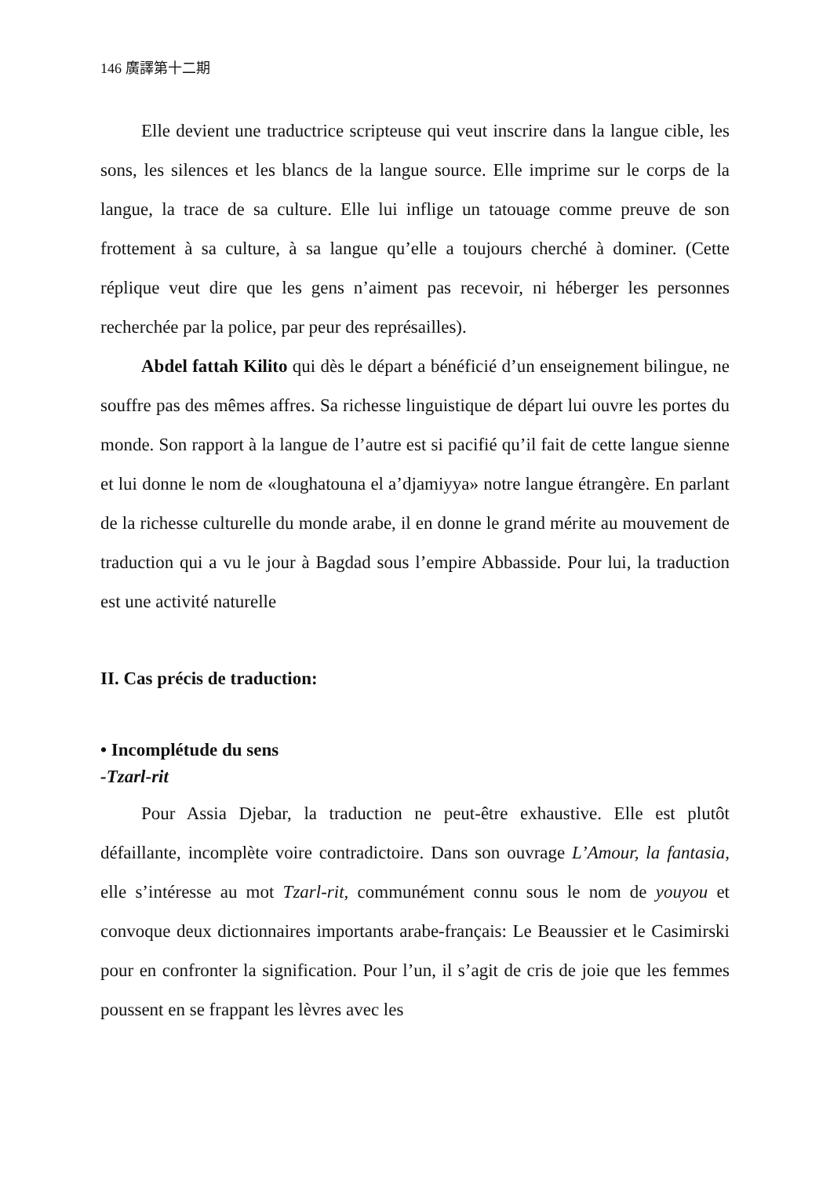146 廣譯第十二期
Elle devient une traductrice scripteuse qui veut inscrire dans la langue cible, les sons, les silences et les blancs de la langue source. Elle imprime sur le corps de la langue, la trace de sa culture. Elle lui inflige un tatouage comme preuve de son frottement à sa culture, à sa langue qu’elle a toujours cherché à dominer. (Cette réplique veut dire que les gens n’aiment pas recevoir, ni héberger les personnes recherchée par la police, par peur des représailles).
Abdel fattah Kilito qui dès le départ a bénéficié d’un enseignement bilingue, ne souffre pas des mêmes affres. Sa richesse linguistique de départ lui ouvre les portes du monde. Son rapport à la langue de l’autre est si pacifié qu’il fait de cette langue sienne et lui donne le nom de «loughatouna el a’djamiyya» notre langue étrangère. En parlant de la richesse culturelle du monde arabe, il en donne le grand mérite au mouvement de traduction qui a vu le jour à Bagdad sous l’empire Abbasside. Pour lui, la traduction est une activité naturelle
II. Cas précis de traduction:
• Incomplétude du sens
-Tzarl-rit
Pour Assia Djebar, la traduction ne peut-être exhaustive. Elle est plutôt défaillante, incomplète voire contradictoire. Dans son ouvrage L’Amour, la fantasia, elle s’intéresse au mot Tzarl-rit, communément connu sous le nom de youyou et convoque deux dictionnaires importants arabe-français: Le Beaussier et le Casimirski pour en confronter la signification. Pour l’un, il s’agit de cris de joie que les femmes poussent en se frappant les lèvres avec les